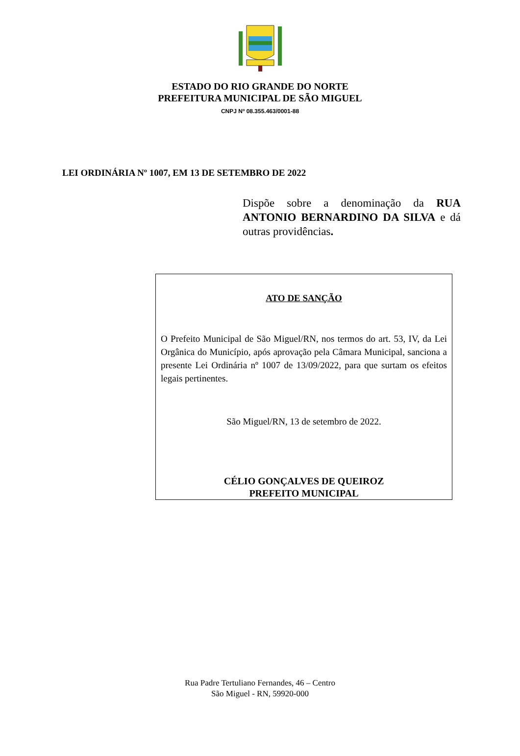ESTADO DO RIO GRANDE DO NORTE
PREFEITURA MUNICIPAL DE SÃO MIGUEL
CNPJ Nº 08.355.463/0001-88
LEI ORDINÁRIA Nº 1007, EM 13 DE SETEMBRO DE 2022
Dispõe sobre a denominação da RUA ANTONIO BERNARDINO DA SILVA e dá outras providências.
ATO DE SANÇÃO
O Prefeito Municipal de São Miguel/RN, nos termos do art. 53, IV, da Lei Orgânica do Município, após aprovação pela Câmara Municipal, sanciona a presente Lei Ordinária nº 1007 de 13/09/2022, para que surtam os efeitos legais pertinentes.
São Miguel/RN, 13 de setembro de 2022.
CÉLIO GONÇALVES DE QUEIROZ
PREFEITO MUNICIPAL
Rua Padre Tertuliano Fernandes, 46 – Centro
São Miguel - RN, 59920-000